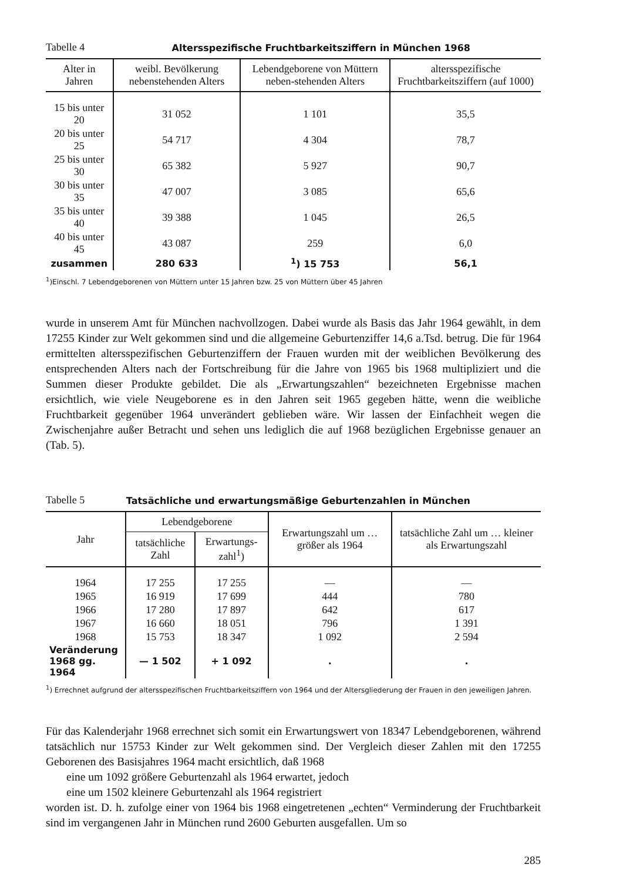Tabelle 4 Altersspezifische Fruchtbarkeitsziffern in München 1968
| Alter in Jahren | weibl. Bevölkerung nebenstehenden Alters | Lebendgeborene von Müttern neben-stehenden Alters | altersspezifische Fruchtbarkeitsziffern (auf 1000) |
| --- | --- | --- | --- |
| 15 bis unter 20 | 31 052 | 1 101 | 35,5 |
| 20 bis unter 25 | 54 717 | 4 304 | 78,7 |
| 25 bis unter 30 | 65 382 | 5 927 | 90,7 |
| 30 bis unter 35 | 47 007 | 3 085 | 65,6 |
| 35 bis unter 40 | 39 388 | 1 045 | 26,5 |
| 40 bis unter 45 | 43 087 | 259 | 6,0 |
| zusammen | 280 633 | <sup>1</sup>) 15 753 | 56,1 |
<sup>1</sup>)Einschl. 7 Lebendgeborenen von Müttern unter 15 Jahren bzw. 25 von Müttern über 45 Jahren
wurde in unserem Amt für München nachvollzogen. Dabei wurde als Basis das Jahr 1964 gewählt, in dem 17255 Kinder zur Welt gekommen sind und die allgemeine Geburtenziffer 14,6 a.Tsd. betrug. Die für 1964 ermittelten altersspezifischen Geburtenziffern der Frauen wurden mit der weiblichen Bevölkerung des entsprechenden Alters nach der Fortschreibung für die Jahre von 1965 bis 1968 multipliziert und die Summen dieser Produkte gebildet. Die als „Erwartungszahlen“ bezeichneten Ergebnisse machen ersichtlich, wie viele Neugeborene es in den Jahren seit 1965 gegeben hätte, wenn die weibliche Fruchtbarkeit gegenüber 1964 unverändert geblieben wäre. Wir lassen der Einfachheit wegen die Zwischenjahre außer Betracht und sehen uns lediglich die auf 1968 bezüglichen Ergebnisse genauer an (Tab. 5).
Tabelle 5 Tatsächliche und erwartungsmäßige Geburtenzahlen in München
| Jahr | Lebendgeborene | | Erwartungszahl um … größer als 1964 | tatsächliche Zahl um … kleiner als Erwartungszahl |
| --- | --- | --- | --- | --- |
| | tatsächliche Zahl | Erwartungs-zahl<sup>1</sup>) | | |
| 1964 | 17 255 | 17 255 | — | — |
| 1965 | 16 919 | 17 699 | 444 | 780 |
| 1966 | 17 280 | 17 897 | 642 | 617 |
| 1967 | 16 660 | 18 051 | 796 | 1 391 |
| 1968 | 15 753 | 18 347 | 1 092 | 2 594 |
| Veränderung 1968 gg. 1964 | — 1 502 | + 1 092 | . | . |
<sup>1</sup>) Errechnet aufgrund der altersspezifischen Fruchtbarkeitsziffern von 1964 und der Altersgliederung der Frauen in den jeweiligen Jahren.
Für das Kalenderjahr 1968 errechnet sich somit ein Erwartungswert von 18347 Lebendgeborenen, während tatsächlich nur 15753 Kinder zur Welt gekommen sind. Der Vergleich dieser Zahlen mit den 17255 Geborenen des Basisjahres 1964 macht ersichtlich, daß 1968
eine um 1092 größere Geburtenzahl als 1964 erwartet, jedoch
eine um 1502 kleinere Geburtenzahl als 1964 registriert
worden ist. D. h. zufolge einer von 1964 bis 1968 eingetretenen „echten“ Verminderung der Fruchtbarkeit sind im vergangenen Jahr in München rund 2600 Geburten ausgefallen. Um so
285